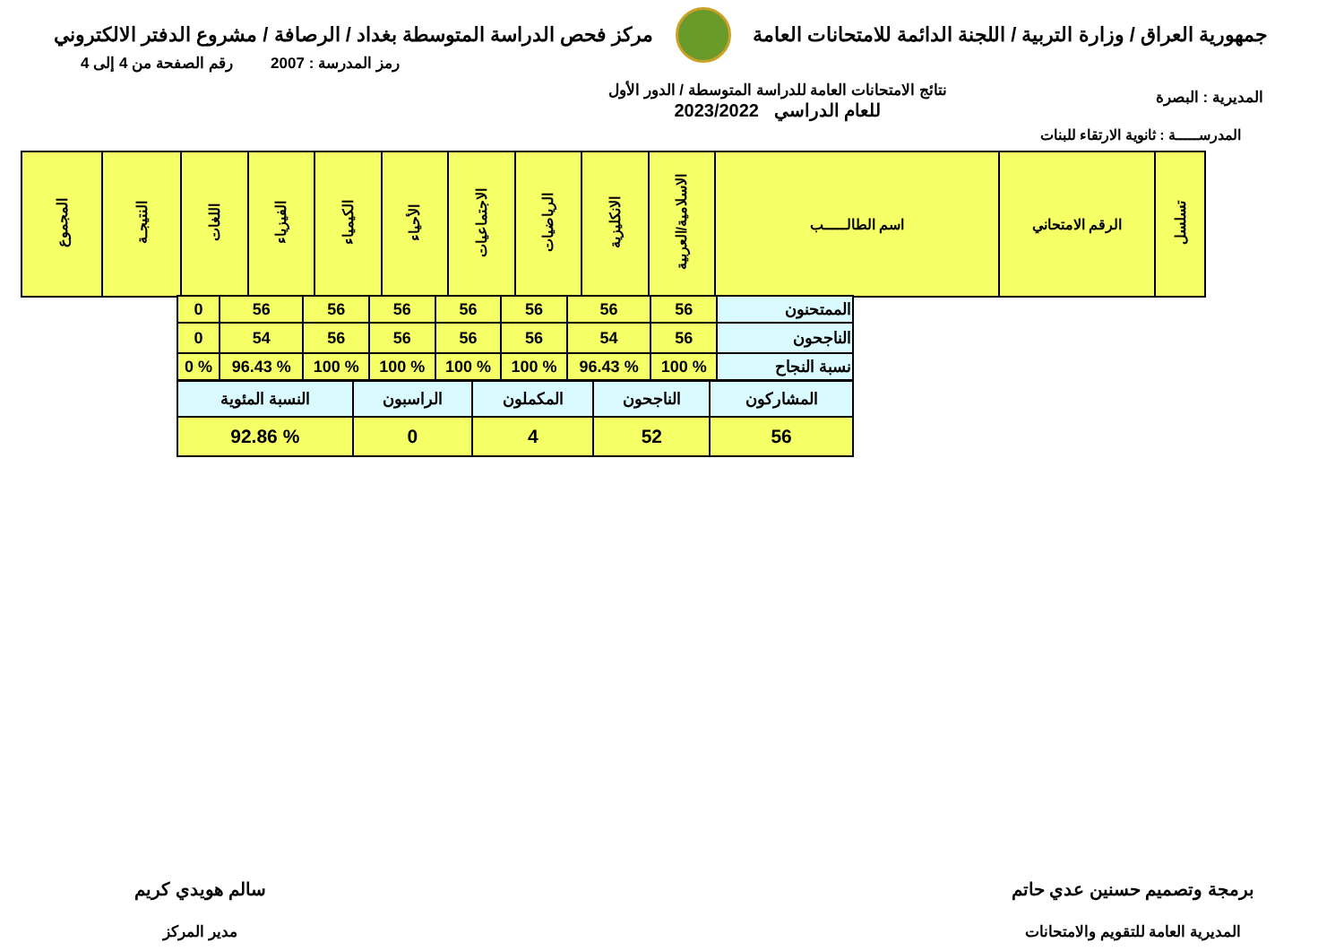جمهورية العراق / وزارة التربية / اللجنة الدائمة للامتحانات العامة
مركز فحص الدراسة المتوسطة بغداد / الرصافة / مشروع الدفتر الالكتروني
المديرية : البصرة
نتائج الامتحانات العامة للدراسة المتوسطة / الدور الأول
للعام الدراسي 2023/2022
رمز المدرسة : 2007 رقم الصفحة من 4 إلى 4
المدرســـــة : ثانوية الارتقاء للبنات
| تسلسل | الرقم الامتحاني | اسم الطالـــــب | الاسلامية/العربية | الانكليزية | الرياضيات | الاجتماعيات | الأحياء | الكيمياء | الفيزياء | اللغات | النتيجـة | المجموع |
| --- | --- | --- | --- | --- | --- | --- | --- | --- | --- | --- | --- | --- |
| الممتحنون | 56 | 56 | 56 | 56 | 56 | 56 | 56 | 0 |
| الناجحون | 56 | 54 | 56 | 56 | 56 | 56 | 54 | 0 |
| نسبة النجاح | % 100 | % 96.43 | % 100 | % 100 | % 100 | % 100 | % 96.43 | % 0 |
| المشاركون | الناجحون | المكملون | الراسبون | النسبة المئوية |
| 56 | 52 | 4 | 0 | % 92.86 |
برمجة وتصميم حسنين عدي حاتم
المديرية العامة للتقويم والامتحانات
سالم هويدي كريم
مدير المركز